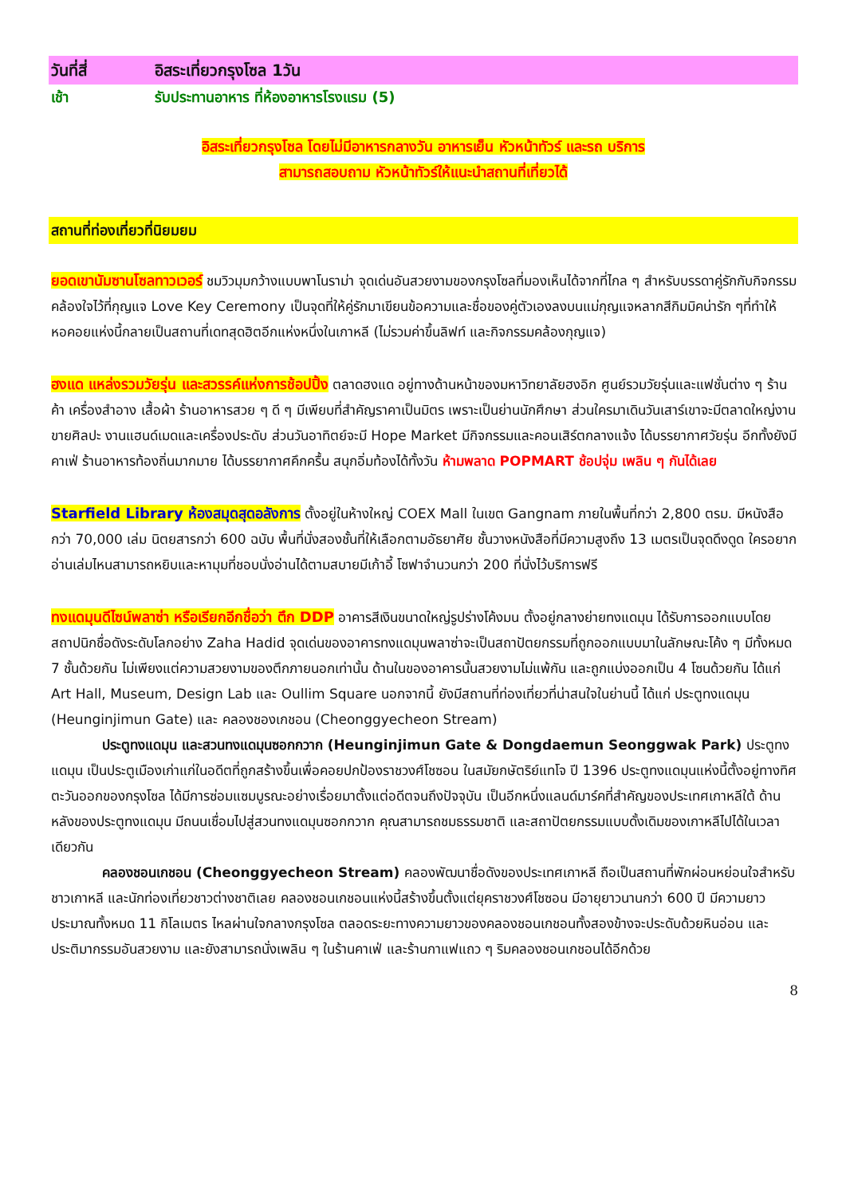วันที่สี่ อิสระเที่ยวกรุงโซล 1วัน
เช้า รับประทานอาหาร ที่ห้องอาหารโรงแรม (5)
อิสระเที่ยวกรุงโซล โดยไม่มีอาหารกลางวัน อาหารเย็น หัวหน้าทัวร์ และรถ บริการ
สามารถสอบถาม หัวหน้าทัวร์ให้แนะนำสถานที่เที่ยวได้
สถานที่ท่องเที่ยวที่นิยมยม
ยอดเขานัมซานโซลทาวเวอร์ ชมวิวมุมกว้างแบบพาโนราม่า จุดเด่นอันสวยงามของกรุงโซลที่มองเห็นได้จากที่ไกล ๆ สำหรับบรรดาคู่รักกับกิจกรรมคล้องใจไว้ที่กุญแจ Love Key Ceremony เป็นจุดที่ให้คู่รักมาเขียนข้อความและชื่อของคู่ตัวเองลงบนแม่กุญแจหลากสีกิมมิคน่ารัก ๆที่ทำให้หอคอยแห่งนี้กลายเป็นสถานที่เดทสุดฮิตอีกแห่งหนึ่งในเกาหลี (ไม่รวมค่าขึ้นลิฟท์ และกิจกรรมคล้องกุญแจ)
ฮงแด แหล่งรวมวัยรุ่น และสวรรค์แห่งการช้อปปิ้ง ตลาดฮงแด อยู่ทางด้านหน้าของมหาวิทยาลัยฮงอิก ศูนย์รวมวัยรุ่นและแฟชั่นต่าง ๆ ร้านค้า เครื่องสำอาง เสื้อผ้า ร้านอาหารสวย ๆ ดี ๆ มีเพียบที่สำคัญราคาเป็นมิตร เพราะเป็นย่านนักศึกษา ส่วนใครมาเดินวันเสาร์เขาจะมีตลาดใหญ่งานขายศิลปะ งานแฮนด์เมดและเครื่องประดับ ส่วนวันอาทิตย์จะมี Hope Market มีกิจกรรมและคอนเสิร์ตกลางแจ้ง ได้บรรยากาศวัยรุ่น อีกทั้งยังมีคาเฟ่ ร้านอาหารท้องถิ่นมากมาย ได้บรรยากาศคึกครื้น สนุกอิ่มท้องได้ทั้งวัน ห้ามพลาด POPMART ช้อปจุ่ม เพลิน ๆ กันได้เลย
Starfield Library ห้องสมุดสุดอลังการ ตั้งอยู่ในห้างใหญ่ COEX Mall ในเขต Gangnam ภายในพื้นที่กว่า 2,800 ตรม. มีหนังสือกว่า 70,000 เล่ม นิตยสารกว่า 600 ฉบับ พื้นที่นั่งสองชั้นที่ให้เลือกตามอัธยาศัย ชั้นวางหนังสือที่มีความสูงถึง 13 เมตรเป็นจุดดึงดูด ใครอยากอ่านเล่มไหนสามารถหยิบและหามุมที่ชอบนั่งอ่านได้ตามสบายมีเก้าอี้ โซฟาจำนวนกว่า 200 ที่นั่งไว้บริการฟรี
ทงแดมุนดีไซน์พลาซ่า หรือเรียกอีกชื่อว่า ตึก DDP อาคารสีเงินขนาดใหญ่รูปร่างโค้งมน ตั้งอยู่กลางย่ายทงแดมุน ได้รับการออกแบบโดยสถาปนิกชื่อดังระดับโลกอย่าง Zaha Hadid จุดเด่นของอาคารทงแดมุนพลาซ่าจะเป็นสถาปัตยกรรมที่ถูกออกแบบมาในลักษณะโค้ง ๆ มีทั้งหมด 7 ชั้นด้วยกัน ไม่เพียงแต่ความสวยงามของตึกภายนอกเท่านั้น ด้านในของอาคารนั้นสวยงามไม่แพ้กัน และถูกแบ่งออกเป็น 4 โซนด้วยกัน ได้แก่ Art Hall, Museum, Design Lab และ Oullim Square นอกจากนี้ ยังมีสถานที่ท่องเที่ยวที่น่าสนใจในย่านนี้ ได้แก่ ประตูทงแดมุน (Heunginjimun Gate) และ คลองชองเกชอน (Cheonggyecheon Stream)
ประตูทงแดมุน และสวนทงแดมุนซอกกวาก (Heunginjimun Gate & Dongdaemun Seonggwak Park) ประตูทงแดมุน เป็นประตูเมืองเก่าแก่ในอดีตที่ถูกสร้างขึ้นเพื่อคอยปกป้องราชวงศ์โชซอน ในสมัยกษัตริย์แทโจ ปี 1396 ประตูทงแดมุนแห่งนี้ตั้งอยู่ทางทิศตะวันออกของกรุงโซล ได้มีการซ่อมแซมบูรณะอย่างเรื่อยมาตั้งแต่อดีตจนถึงปัจจุบัน เป็นอีกหนึ่งแลนด์มาร์คที่สำคัญของประเทศเกาหลีใต้ ด้านหลังของประตูทงแดมุน มีถนนเชื่อมไปสู่สวนทงแดมุนซอกกวาก คุณสามารถชมธรรมชาติ และสถาปัตยกรรมแบบดั้งเดิมของเกาหลีไปได้ในเวลาเดียวกัน
คลองชอนเกชอน (Cheonggyecheon Stream) คลองพัฒนาชื่อดังของประเทศเกาหลี ถือเป็นสถานที่พักผ่อนหย่อนใจสำหรับชาวเกาหลี และนักท่องเที่ยวชาวต่างชาติเลย คลองชอนเกชอนแห่งนี้สร้างขึ้นตั้งแต่ยุคราชวงศ์โชซอน มีอายุยาวนานกว่า 600 ปี มีความยาวประมาณทั้งหมด 11 กิโลเมตร ไหลผ่านใจกลางกรุงโซล ตลอดระยะทางความยาวของคลองชอนเกชอนทั้งสองข้างจะประดับด้วยหินอ่อน และประติมากรรมอันสวยงาม และยังสามารถนั่งเพลิน ๆ ในร้านคาเฟ่ และร้านกาแฟแถว ๆ ริมคลองชอนเกชอนได้อีกด้วย
8